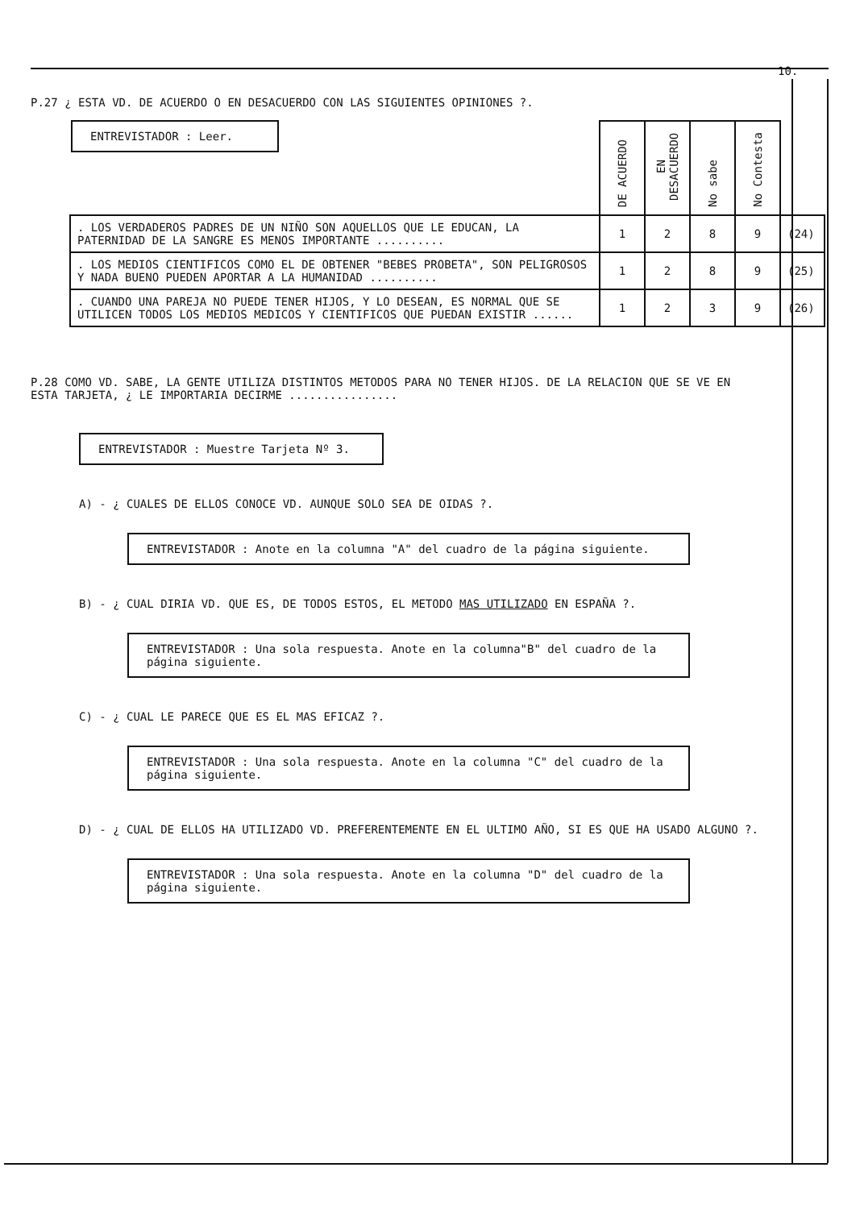10.
P.27 ¿ ESTA VD. DE ACUERDO O EN DESACUERDO CON LAS SIGUIENTES OPINIONES ?.
ENTREVISTADOR : Leer.
| | DE ACUERDO | EN DESACUERDO | No sabe | No Contesta | |
| --- | --- | --- | --- | --- | --- |
| . LOS VERDADEROS PADRES DE UN NIÑO SON AQUELLOS QUE LE EDUCAN, LA PATERNIDAD DE LA SANGRE ES MENOS IMPORTANTE .......... | 1 | 2 | 8 | 9 | (24) |
| . LOS MEDIOS CIENTIFICOS COMO EL DE OBTENER "BEBES PROBETA", SON PELIGROSOS Y NADA BUENO PUEDEN APORTAR A LA HUMANIDAD .......... | 1 | 2 | 8 | 9 | (25) |
| . CUANDO UNA PAREJA NO PUEDE TENER HIJOS, Y LO DESEAN, ES NORMAL QUE SE UTILICEN TODOS LOS MEDIOS MEDICOS Y CIENTIFICOS QUE PUEDAN EXISTIR ...... | 1 | 2 | 3 | 9 | (26) |
P.28 COMO VD. SABE, LA GENTE UTILIZA DISTINTOS METODOS PARA NO TENER HIJOS. DE LA RELACION QUE SE VE EN ESTA TARJETA, ¿ LE IMPORTARIA DECIRME ................
ENTREVISTADOR : Muestre Tarjeta Nº 3.
A) - ¿ CUALES DE ELLOS CONOCE VD. AUNQUE SOLO SEA DE OIDAS ?.
ENTREVISTADOR : Anote en la columna "A" del cuadro de la página siguiente.
B) - ¿ CUAL DIRIA VD. QUE ES, DE TODOS ESTOS, EL METODO MAS UTILIZADO EN ESPAÑA ?.
ENTREVISTADOR : Una sola respuesta. Anote en la columna"B" del cuadro de la página siguiente.
C) - ¿ CUAL LE PARECE QUE ES EL MAS EFICAZ ?.
ENTREVISTADOR : Una sola respuesta. Anote en la columna "C" del cuadro de la página siguiente.
D) - ¿ CUAL DE ELLOS HA UTILIZADO VD. PREFERENTEMENTE EN EL ULTIMO AÑO, SI ES QUE HA USADO ALGUNO ?.
ENTREVISTADOR : Una sola respuesta. Anote en la columna "D" del cuadro de la página siguiente.